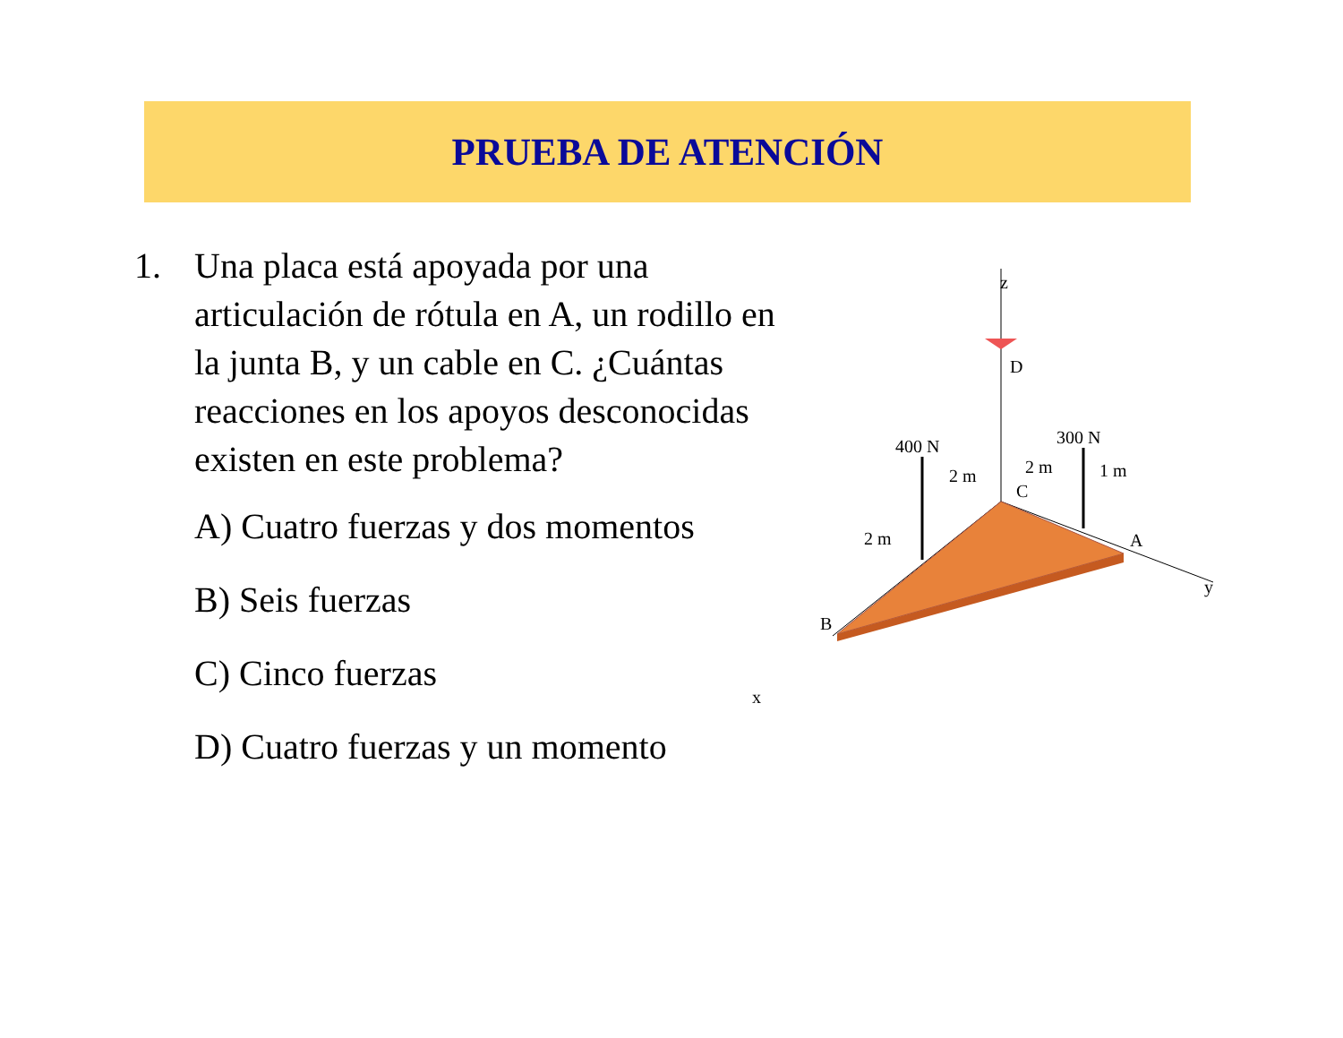PRUEBA DE ATENCIÓN
1. Una placa está apoyada por una articulación de rótula en A, un rodillo en la junta B, y un cable en C. ¿Cuántas reacciones en los apoyos desconocidas existen en este problema?
A) Cuatro fuerzas y dos momentos
B) Seis fuerzas
C) Cinco fuerzas
D) Cuatro fuerzas y un momento
z
D
400 N
300 N
2 m
2 m
1 m
C
2 m
A
B
y
x